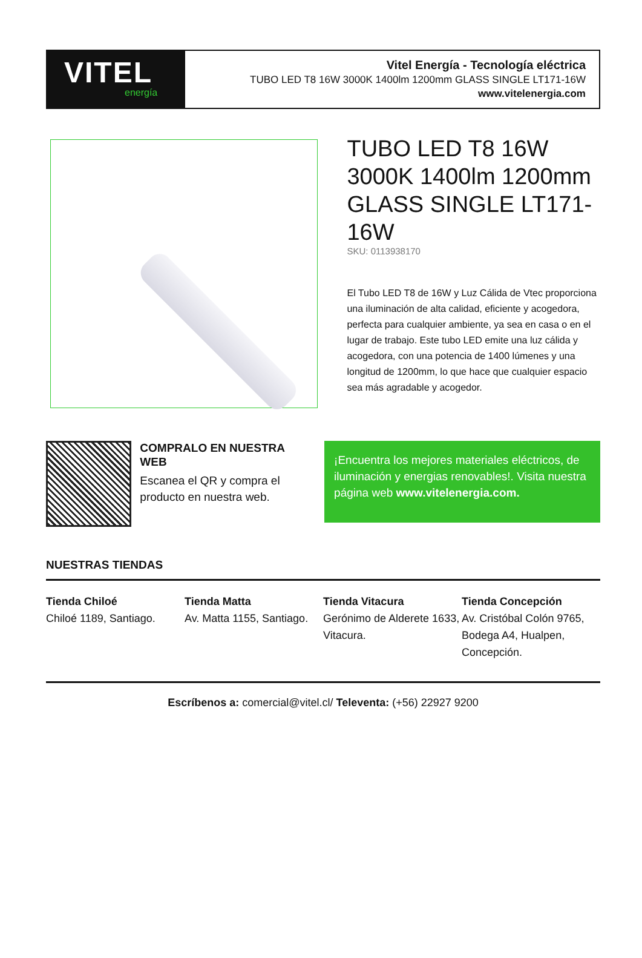VITEL
energía
Vitel Energía - Tecnología eléctrica
TUBO LED T8 16W 3000K 1400lm 1200mm GLASS SINGLE LT171-16W
www.vitelenergia.com
TUBO LED T8 16W 3000K 1400lm 1200mm GLASS SINGLE LT171-16W
SKU: 0113938170
El Tubo LED T8 de 16W y Luz Cálida de Vtec proporciona una iluminación de alta calidad, eficiente y acogedora, perfecta para cualquier ambiente, ya sea en casa o en el lugar de trabajo. Este tubo LED emite una luz cálida y acogedora, con una potencia de 1400 lúmenes y una longitud de 1200mm, lo que hace que cualquier espacio sea más agradable y acogedor.
COMPRALO EN NUESTRA WEB
Escanea el QR y compra el producto en nuestra web.
¡Encuentra los mejores materiales eléctricos, de iluminación y energias renovables!. Visita nuestra página web www.vitelenergia.com.
NUESTRAS TIENDAS
Tienda Chiloé
Chiloé 1189, Santiago.
Tienda Matta
Av. Matta 1155, Santiago.
Tienda Vitacura
Gerónimo de Alderete 1633, Vitacura.
Tienda Concepción
Av. Cristóbal Colón 9765, Bodega A4, Hualpen, Concepción.
Escríbenos a: comercial@vitel.cl/ Televenta: (+56) 22927 9200